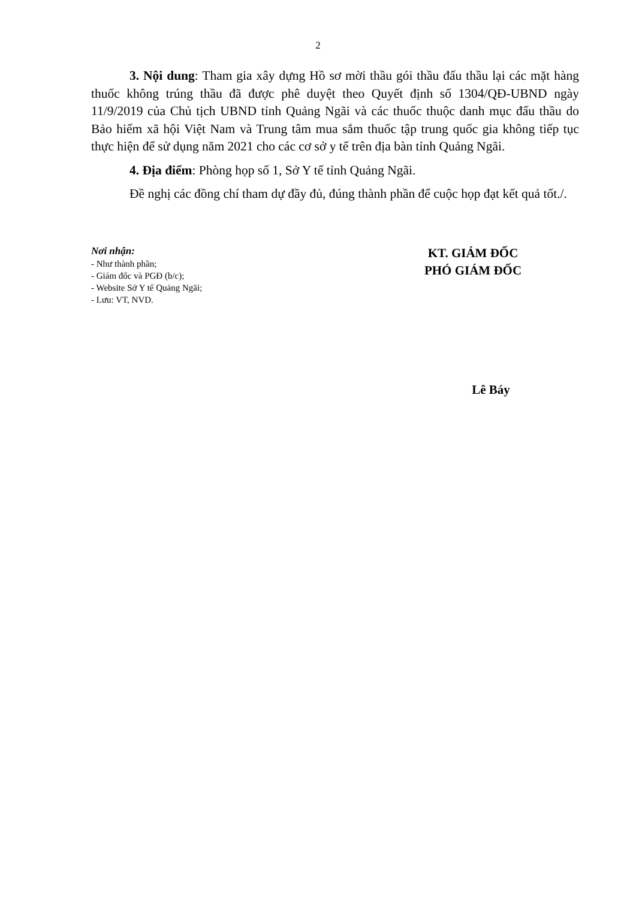2
3. Nội dung: Tham gia xây dựng Hồ sơ mời thầu gói thầu đấu thầu lại các mặt hàng thuốc không trúng thầu đã được phê duyệt theo Quyết định số 1304/QĐ-UBND ngày 11/9/2019 của Chủ tịch UBND tỉnh Quảng Ngãi và các thuốc thuộc danh mục đấu thầu do Bảo hiểm xã hội Việt Nam và Trung tâm mua sắm thuốc tập trung quốc gia không tiếp tục thực hiện để sử dụng năm 2021 cho các cơ sở y tế trên địa bàn tỉnh Quảng Ngãi.
4. Địa điểm: Phòng họp số 1, Sở Y tế tỉnh Quảng Ngãi.
Đề nghị các đồng chí tham dự đầy đủ, đúng thành phần để cuộc họp đạt kết quả tốt./.
Nơi nhận:
- Như thành phần;
- Giám đốc và PGĐ (b/c);
- Website Sở Y tế Quảng Ngãi;
- Lưu: VT, NVD.
KT. GIÁM ĐỐC
PHÓ GIÁM ĐỐC
Lê Báy